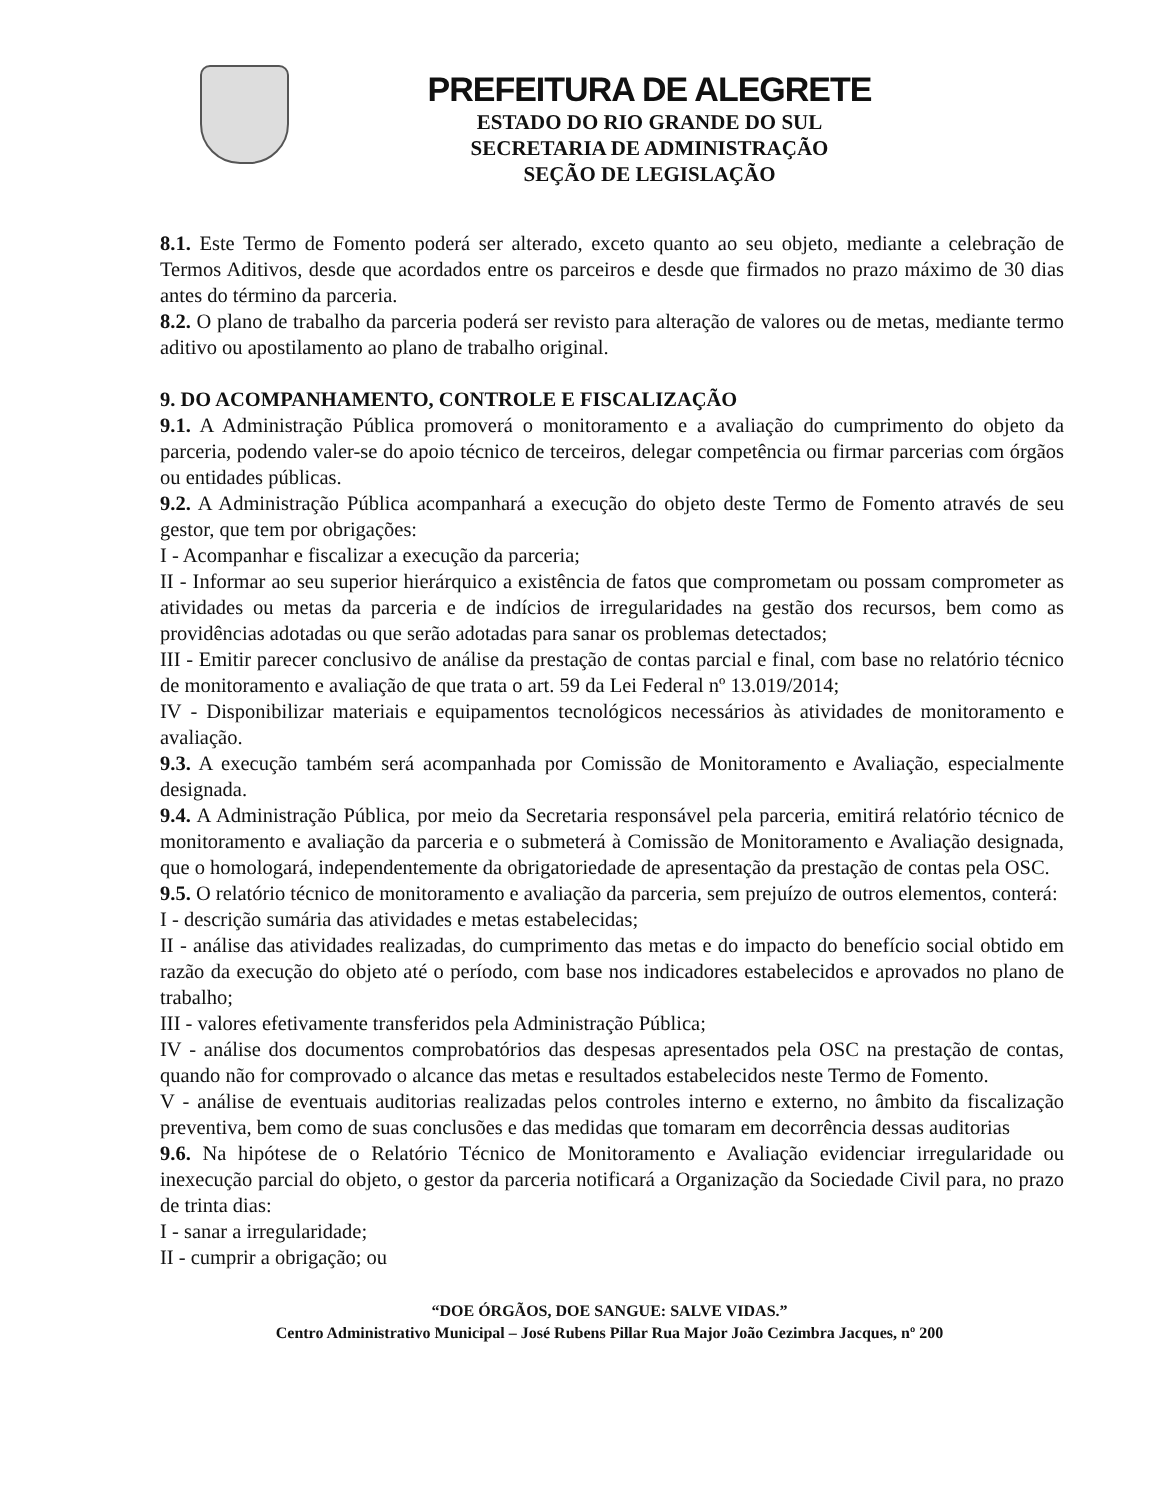PREFEITURA DE ALEGRETE
ESTADO DO RIO GRANDE DO SUL
SECRETARIA DE ADMINISTRAÇÃO
SEÇÃO DE LEGISLAÇÃO
8.1. Este Termo de Fomento poderá ser alterado, exceto quanto ao seu objeto, mediante a celebração de Termos Aditivos, desde que acordados entre os parceiros e desde que firmados no prazo máximo de 30 dias antes do término da parceria.
8.2. O plano de trabalho da parceria poderá ser revisto para alteração de valores ou de metas, mediante termo aditivo ou apostilamento ao plano de trabalho original.
9. DO ACOMPANHAMENTO, CONTROLE E FISCALIZAÇÃO
9.1. A Administração Pública promoverá o monitoramento e a avaliação do cumprimento do objeto da parceria, podendo valer-se do apoio técnico de terceiros, delegar competência ou firmar parcerias com órgãos ou entidades públicas.
9.2. A Administração Pública acompanhará a execução do objeto deste Termo de Fomento através de seu gestor, que tem por obrigações:
I - Acompanhar e fiscalizar a execução da parceria;
II - Informar ao seu superior hierárquico a existência de fatos que comprometam ou possam comprometer as atividades ou metas da parceria e de indícios de irregularidades na gestão dos recursos, bem como as providências adotadas ou que serão adotadas para sanar os problemas detectados;
III - Emitir parecer conclusivo de análise da prestação de contas parcial e final, com base no relatório técnico de monitoramento e avaliação de que trata o art. 59 da Lei Federal nº 13.019/2014;
IV - Disponibilizar materiais e equipamentos tecnológicos necessários às atividades de monitoramento e avaliação.
9.3. A execução também será acompanhada por Comissão de Monitoramento e Avaliação, especialmente designada.
9.4. A Administração Pública, por meio da Secretaria responsável pela parceria, emitirá relatório técnico de monitoramento e avaliação da parceria e o submeterá à Comissão de Monitoramento e Avaliação designada, que o homologará, independentemente da obrigatoriedade de apresentação da prestação de contas pela OSC.
9.5. O relatório técnico de monitoramento e avaliação da parceria, sem prejuízo de outros elementos, conterá:
I - descrição sumária das atividades e metas estabelecidas;
II - análise das atividades realizadas, do cumprimento das metas e do impacto do benefício social obtido em razão da execução do objeto até o período, com base nos indicadores estabelecidos e aprovados no plano de trabalho;
III - valores efetivamente transferidos pela Administração Pública;
IV - análise dos documentos comprobatórios das despesas apresentados pela OSC na prestação de contas, quando não for comprovado o alcance das metas e resultados estabelecidos neste Termo de Fomento.
V - análise de eventuais auditorias realizadas pelos controles interno e externo, no âmbito da fiscalização preventiva, bem como de suas conclusões e das medidas que tomaram em decorrência dessas auditorias
9.6. Na hipótese de o Relatório Técnico de Monitoramento e Avaliação evidenciar irregularidade ou inexecução parcial do objeto, o gestor da parceria notificará a Organização da Sociedade Civil para, no prazo de trinta dias:
I - sanar a irregularidade;
II - cumprir a obrigação; ou
“DOE ÓRGÃOS, DOE SANGUE: SALVE VIDAS.”
Centro Administrativo Municipal – José Rubens Pillar Rua Major João Cezimbra Jacques, nº 200